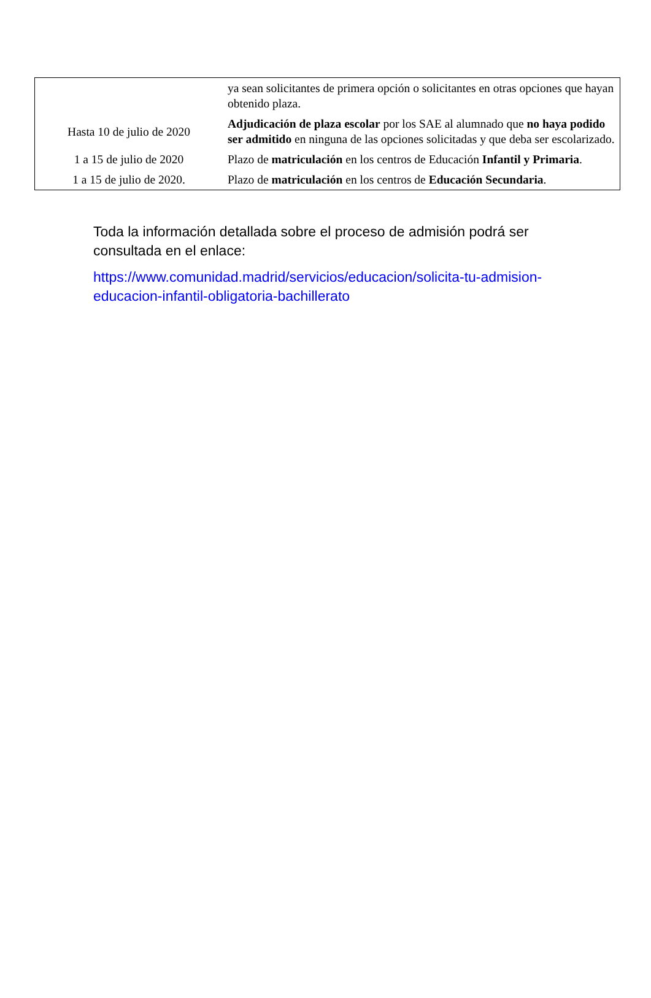| | ya sean solicitantes de primera opción o solicitantes en otras opciones que hayan obtenido plaza. |
| Hasta 10 de julio de 2020 | Adjudicación de plaza escolar por los SAE al alumnado que no haya podido ser admitido en ninguna de las opciones solicitadas y que deba ser escolarizado. |
| 1 a 15 de julio de 2020 | Plazo de matriculación en los centros de Educación Infantil y Primaria . |
| 1 a 15 de julio de 2020. | Plazo de matriculación en los centros de Educación Secundaria . |
Toda la información detallada sobre el proceso de admisión podrá ser consultada en el enlace:
https://www.comunidad.madrid/servicios/educacion/solicita-tu-admision-educacion-infantil-obligatoria-bachillerato